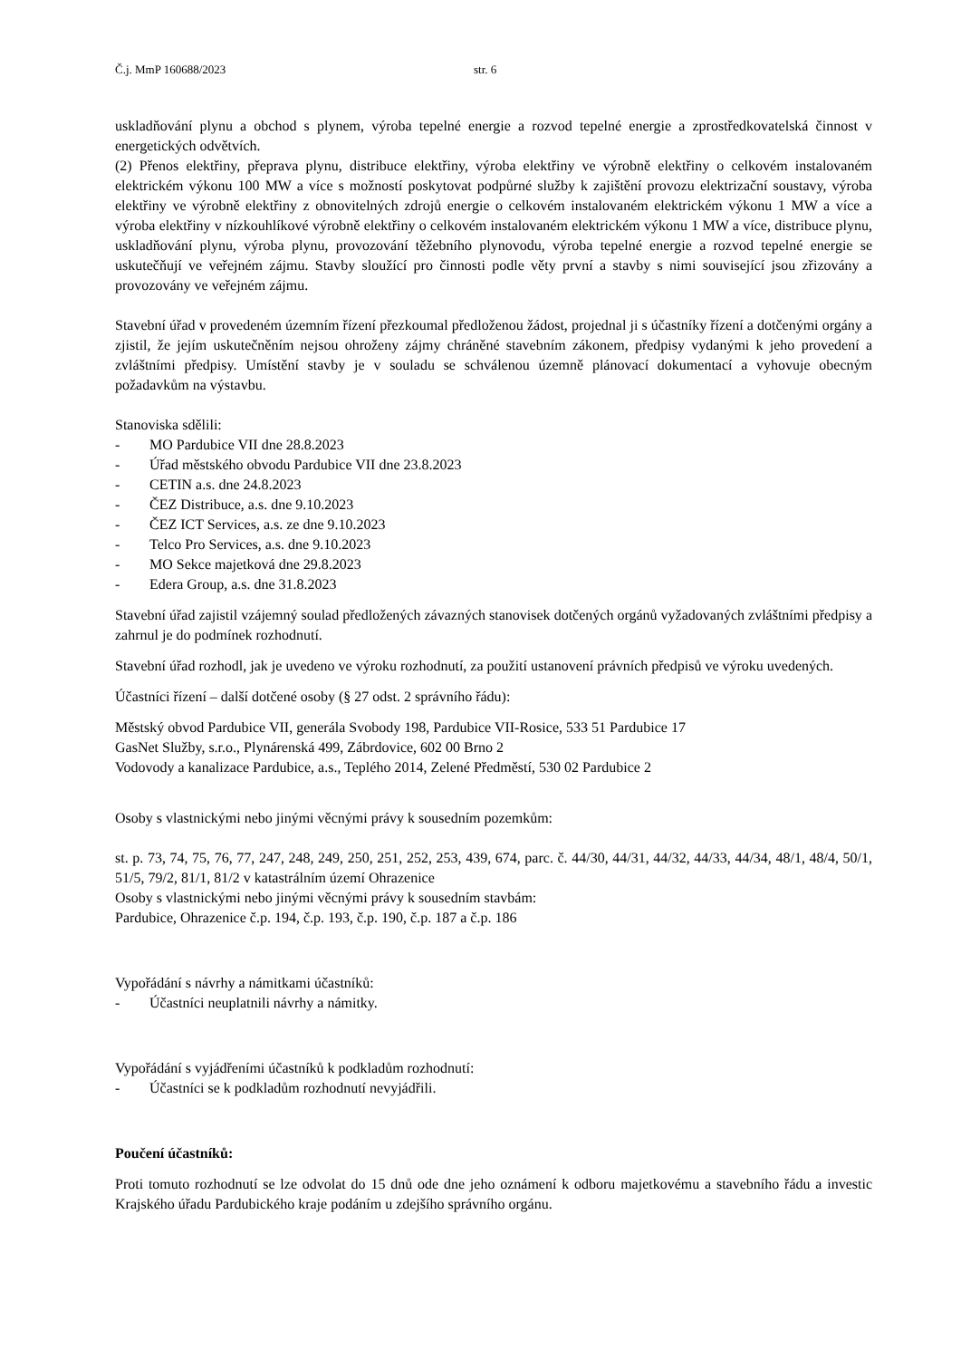Č.j. MmP 160688/2023 str. 6
uskladňování plynu a obchod s plynem, výroba tepelné energie a rozvod tepelné energie a zprostředkovatelská činnost v energetických odvětvích.
(2) Přenos elektřiny, přeprava plynu, distribuce elektřiny, výroba elektřiny ve výrobně elektřiny o celkovém instalovaném elektrickém výkonu 100 MW a více s možností poskytovat podpůrné služby k zajištění provozu elektrizační soustavy, výroba elektřiny ve výrobně elektřiny z obnovitelných zdrojů energie o celkovém instalovaném elektrickém výkonu 1 MW a více a výroba elektřiny v nízkouhlíkové výrobně elektřiny o celkovém instalovaném elektrickém výkonu 1 MW a více, distribuce plynu, uskladňování plynu, výroba plynu, provozování těžebního plynovodu, výroba tepelné energie a rozvod tepelné energie se uskutečňují ve veřejném zájmu. Stavby sloužící pro činnosti podle věty první a stavby s nimi související jsou zřizovány a provozovány ve veřejném zájmu.
Stavební úřad v provedeném územním řízení přezkoumal předloženou žádost, projednal ji s účastníky řízení a dotčenými orgány a zjistil, že jejím uskutečněním nejsou ohroženy zájmy chráněné stavebním zákonem, předpisy vydanými k jeho provedení a zvláštními předpisy. Umístění stavby je v souladu se schválenou územně plánovací dokumentací a vyhovuje obecným požadavkům na výstavbu.
Stanoviska sdělili:
- MO Pardubice VII dne 28.8.2023
- Úřad městského obvodu Pardubice VII dne 23.8.2023
- CETIN a.s. dne 24.8.2023
- ČEZ Distribuce, a.s. dne 9.10.2023
- ČEZ ICT Services, a.s. ze dne 9.10.2023
- Telco Pro Services, a.s. dne 9.10.2023
- MO Sekce majetková dne 29.8.2023
- Edera Group, a.s. dne 31.8.2023
Stavební úřad zajistil vzájemný soulad předložených závazných stanovisek dotčených orgánů vyžadovaných zvláštními předpisy a zahrnul je do podmínek rozhodnutí.
Stavební úřad rozhodl, jak je uvedeno ve výroku rozhodnutí, za použití ustanovení právních předpisů ve výroku uvedených.
Účastníci řízení – další dotčené osoby (§ 27 odst. 2 správního řádu):
Městský obvod Pardubice VII, generála Svobody 198, Pardubice VII-Rosice, 533 51 Pardubice 17
GasNet Služby, s.r.o., Plynárenská 499, Zábrdovice, 602 00 Brno 2
Vodovody a kanalizace Pardubice, a.s., Teplého 2014, Zelené Předměstí, 530 02 Pardubice 2
Osoby s vlastnickými nebo jinými věcnými právy k sousedním pozemkům:
st. p. 73, 74, 75, 76, 77, 247, 248, 249, 250, 251, 252, 253, 439, 674, parc. č. 44/30, 44/31, 44/32, 44/33, 44/34, 48/1, 48/4, 50/1, 51/5, 79/2, 81/1, 81/2 v katastrálním území Ohrazenice
Osoby s vlastnickými nebo jinými věcnými právy k sousedním stavbám:
Pardubice, Ohrazenice č.p. 194, č.p. 193, č.p. 190, č.p. 187 a č.p. 186
Vypořádání s návrhy a námitkami účastníků:
- Účastníci neuplatnili návrhy a námitky.
Vypořádání s vyjádřeními účastníků k podkladům rozhodnutí:
- Účastníci se k podkladům rozhodnutí nevyjádřili.
Poučení účastníků:
Proti tomuto rozhodnutí se lze odvolat do 15 dnů ode dne jeho oznámení k odboru majetkovému a stavebního řádu a investic Krajského úřadu Pardubického kraje podáním u zdejšího správního orgánu.